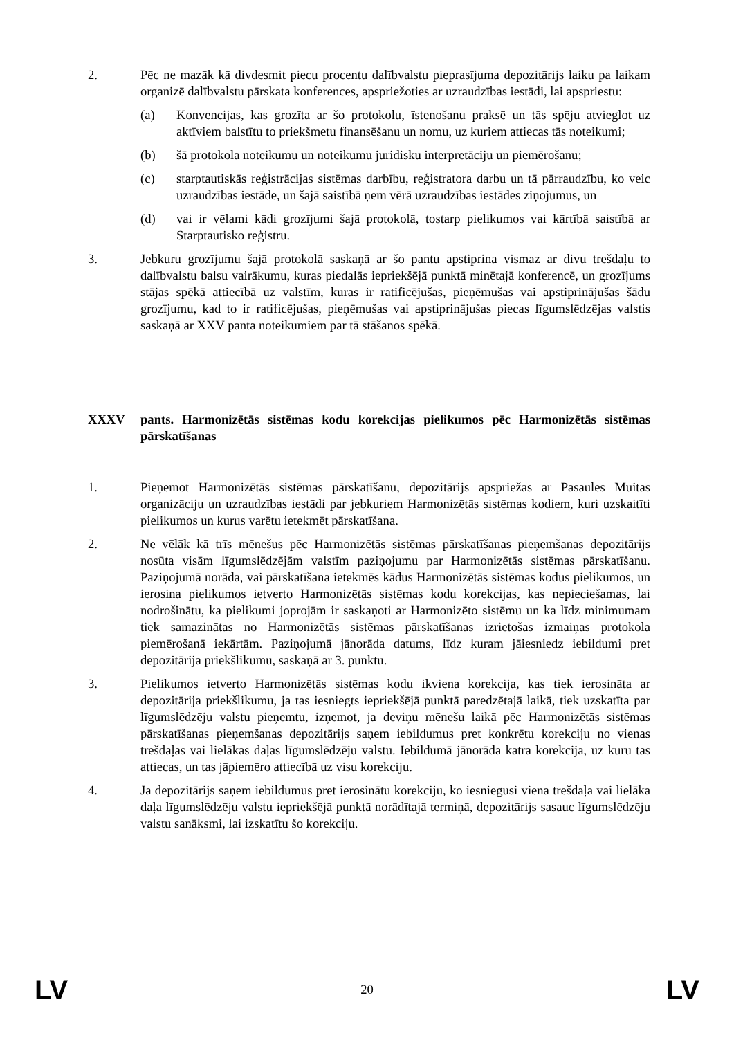2. Pēc ne mazāk kā divdesmit piecu procentu dalībvalstu pieprasījuma depozitārijs laiku pa laikam organizē dalībvalstu pārskata konferences, apspriežoties ar uzraudzības iestādi, lai apspriestu:
(a) Konvencijas, kas grozīta ar šo protokolu, īstenošanu praksē un tās spēju atvieglot uz aktīviem balstītu to priekšmetu finansēšanu un nomu, uz kuriem attiecas tās noteikumi;
(b) šā protokola noteikumu un noteikumu juridisku interpretāciju un piemērošanu;
(c) starptautiskās reģistrācijas sistēmas darbību, reģistratora darbu un tā pārraudzību, ko veic uzraudzības iestāde, un šajā saistībā ņem vērā uzraudzības iestādes ziņojumus, un
(d) vai ir vēlami kādi grozījumi šajā protokolā, tostarp pielikumos vai kārtībā saistībā ar Starptautisko reģistru.
3. Jebkuru grozījumu šajā protokolā saskaņā ar šo pantu apstiprina vismaz ar divu trešdaļu to dalībvalstu balsu vairākumu, kuras piedalās iepriekšējā punktā minētajā konferencē, un grozījums stājas spēkā attiecībā uz valstīm, kuras ir ratificējušas, pieņēmušas vai apstiprinājušas šādu grozījumu, kad to ir ratificējušas, pieņēmušas vai apstiprinājušas piecas līgumslēdzējas valstis saskaņā ar XXV panta noteikumiem par tā stāšanos spēkā.
XXXV pants. Harmonizētās sistēmas kodu korekcijas pielikumos pēc Harmonizētās sistēmas pārskatīšanas
1. Pieņemot Harmonizētās sistēmas pārskatīšanu, depozitārijs apspriežas ar Pasaules Muitas organizāciju un uzraudzības iestādi par jebkuriem Harmonizētās sistēmas kodiem, kuri uzskaitīti pielikumos un kurus varētu ietekmēt pārskatīšana.
2. Ne vēlāk kā trīs mēnešus pēc Harmonizētās sistēmas pārskatīšanas pieņemšanas depozitārijs nosūta visām līgumslēdzējām valstīm paziņojumu par Harmonizētās sistēmas pārskatīšanu. Paziņojumā norāda, vai pārskatīšana ietekmēs kādus Harmonizētās sistēmas kodus pielikumos, un ierosina pielikumos ietverto Harmonizētās sistēmas kodu korekcijas, kas nepieciešamas, lai nodrošinātu, ka pielikumi joprojām ir saskaņoti ar Harmonizēto sistēmu un ka līdz minimumam tiek samazinātas no Harmonizētās sistēmas pārskatīšanas izrietošas izmaiņas protokola piemērošanā iekārtām. Paziņojumā jānorāda datums, līdz kuram jāiesniedz iebildumi pret depozitārija priekšlikumu, saskaņā ar 3. punktu.
3. Pielikumos ietverto Harmonizētās sistēmas kodu ikviena korekcija, kas tiek ierosināta ar depozitārija priekšlikumu, ja tas iesniegts iepriekšējā punktā paredzētajā laikā, tiek uzskatīta par līgumslēdzēju valstu pieņemtu, izņemot, ja deviņu mēnešu laikā pēc Harmonizētās sistēmas pārskatīšanas pieņemšanas depozitārijs saņem iebildumus pret konkrētu korekciju no vienas trešdaļas vai lielākas daļas līgumslēdzēju valstu. Iebildumā jānorāda katra korekcija, uz kuru tas attiecas, un tas jāpiemēro attiecībā uz visu korekciju.
4. Ja depozitārijs saņem iebildumus pret ierosinātu korekciju, ko iesniegusi viena trešdaļa vai lielāka daļa līgumslēdzēju valstu iepriekšējā punktā norādītajā termiņā, depozitārijs sasauc līgumslēdzēju valstu sanāksmi, lai izskatītu šo korekciju.
LV 20 LV